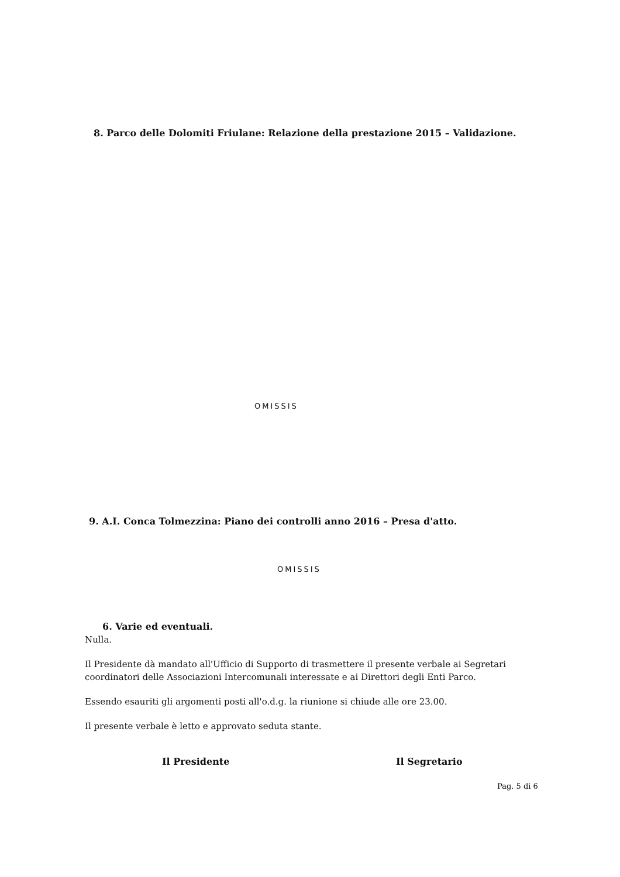8. Parco delle Dolomiti Friulane: Relazione della prestazione 2015 – Validazione.
OMISSIS
9. A.I. Conca Tolmezzina: Piano dei controlli anno 2016 – Presa d'atto.
OMISSIS
6. Varie ed eventuali.
Nulla.
Il Presidente dà mandato all'Ufficio di Supporto di trasmettere il presente verbale ai Segretari coordinatori delle Associazioni Intercomunali interessate e ai Direttori degli Enti Parco.
Essendo esauriti gli argomenti posti all'o.d.g. la riunione si chiude alle ore 23.00.
Il presente verbale è letto e approvato seduta stante.
Il Presidente Il Segretario
Pag. 5 di 6